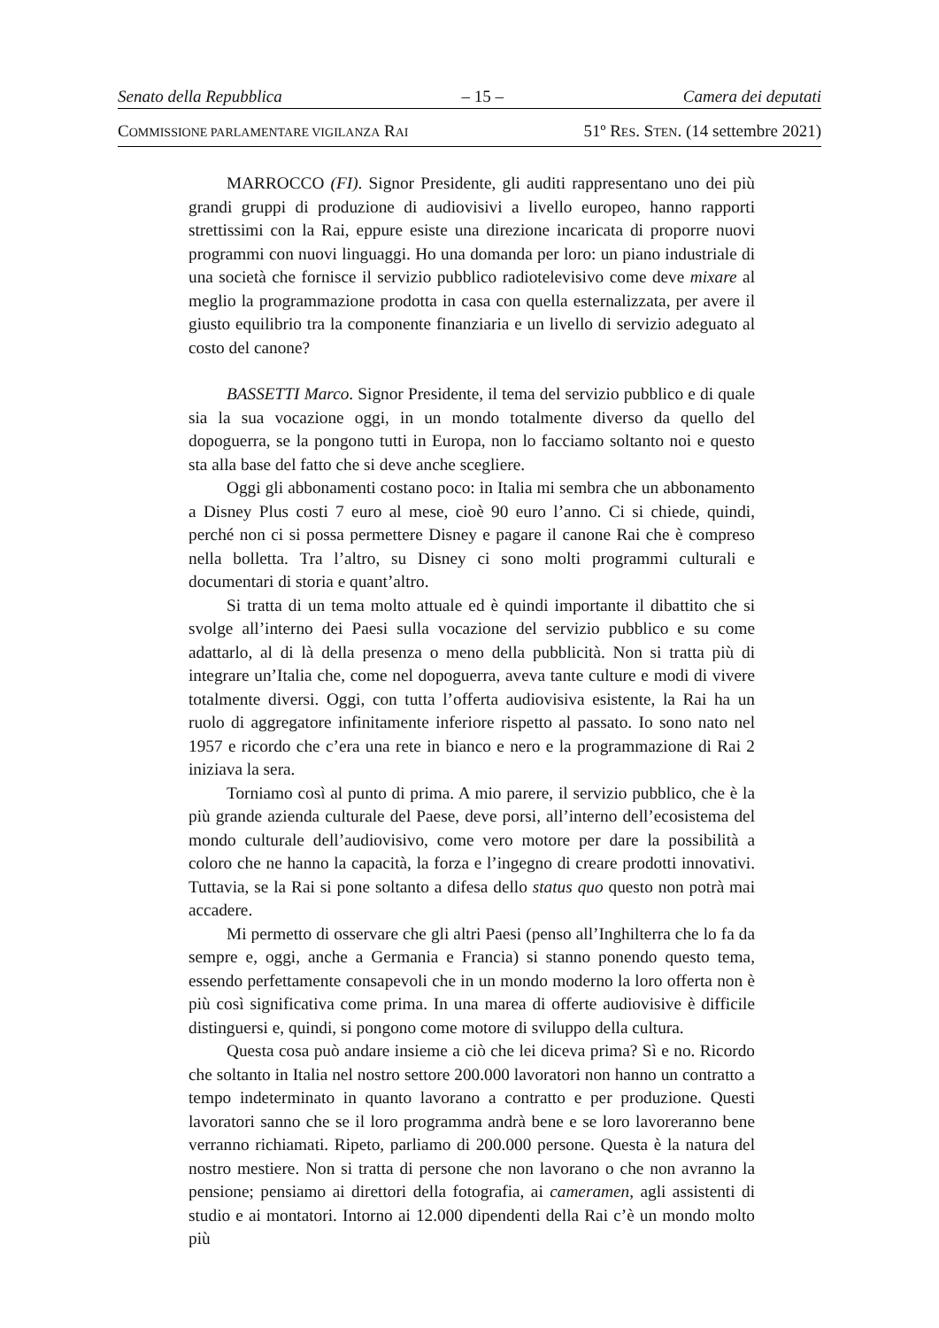Senato della Repubblica – 15 – Camera dei deputati
COMMISSIONE PARLAMENTARE VIGILANZA RAI 51º RES. STEN. (14 settembre 2021)
MARROCCO (FI). Signor Presidente, gli auditi rappresentano uno dei più grandi gruppi di produzione di audiovisivi a livello europeo, hanno rapporti strettissimi con la Rai, eppure esiste una direzione incaricata di proporre nuovi programmi con nuovi linguaggi. Ho una domanda per loro: un piano industriale di una società che fornisce il servizio pubblico radiotelevisivo come deve mixare al meglio la programmazione prodotta in casa con quella esternalizzata, per avere il giusto equilibrio tra la componente finanziaria e un livello di servizio adeguato al costo del canone?
BASSETTI Marco. Signor Presidente, il tema del servizio pubblico e di quale sia la sua vocazione oggi, in un mondo totalmente diverso da quello del dopoguerra, se la pongono tutti in Europa, non lo facciamo soltanto noi e questo sta alla base del fatto che si deve anche scegliere.
Oggi gli abbonamenti costano poco: in Italia mi sembra che un abbonamento a Disney Plus costi 7 euro al mese, cioè 90 euro l’anno. Ci si chiede, quindi, perché non ci si possa permettere Disney e pagare il canone Rai che è compreso nella bolletta. Tra l’altro, su Disney ci sono molti programmi culturali e documentari di storia e quant’altro.
Si tratta di un tema molto attuale ed è quindi importante il dibattito che si svolge all’interno dei Paesi sulla vocazione del servizio pubblico e su come adattarlo, al di là della presenza o meno della pubblicità. Non si tratta più di integrare un’Italia che, come nel dopoguerra, aveva tante culture e modi di vivere totalmente diversi. Oggi, con tutta l’offerta audiovisiva esistente, la Rai ha un ruolo di aggregatore infinitamente inferiore rispetto al passato. Io sono nato nel 1957 e ricordo che c’era una rete in bianco e nero e la programmazione di Rai 2 iniziava la sera.
Torniamo così al punto di prima. A mio parere, il servizio pubblico, che è la più grande azienda culturale del Paese, deve porsi, all’interno dell’ecosistema del mondo culturale dell’audiovisivo, come vero motore per dare la possibilità a coloro che ne hanno la capacità, la forza e l’ingegno di creare prodotti innovativi. Tuttavia, se la Rai si pone soltanto a difesa dello status quo questo non potrà mai accadere.
Mi permetto di osservare che gli altri Paesi (penso all’Inghilterra che lo fa da sempre e, oggi, anche a Germania e Francia) si stanno ponendo questo tema, essendo perfettamente consapevoli che in un mondo moderno la loro offerta non è più così significativa come prima. In una marea di offerte audiovisive è difficile distinguersi e, quindi, si pongono come motore di sviluppo della cultura.
Questa cosa può andare insieme a ciò che lei diceva prima? Sì e no. Ricordo che soltanto in Italia nel nostro settore 200.000 lavoratori non hanno un contratto a tempo indeterminato in quanto lavorano a contratto e per produzione. Questi lavoratori sanno che se il loro programma andrà bene e se loro lavoreranno bene verranno richiamati. Ripeto, parliamo di 200.000 persone. Questa è la natura del nostro mestiere. Non si tratta di persone che non lavorano o che non avranno la pensione; pensiamo ai direttori della fotografia, ai cameramen, agli assistenti di studio e ai montatori. Intorno ai 12.000 dipendenti della Rai c’è un mondo molto più